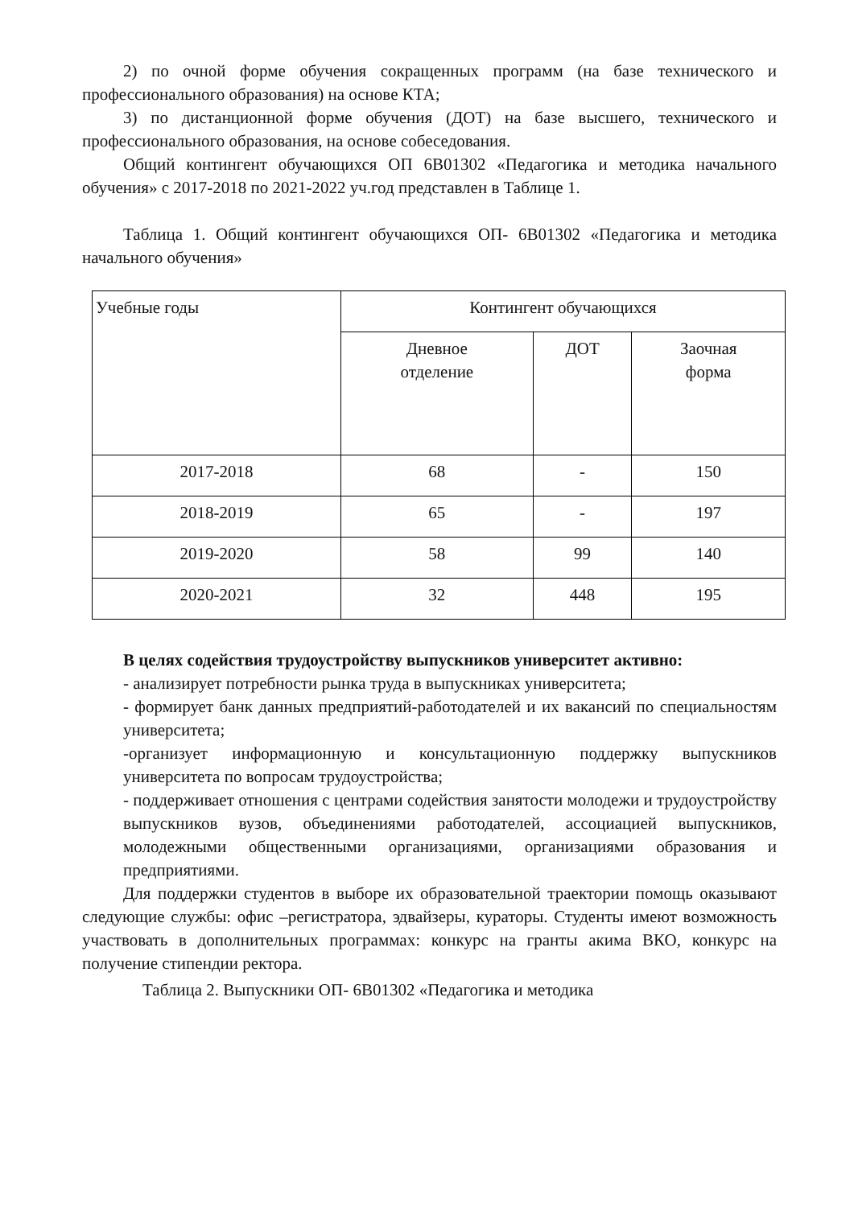2) по очной форме обучения сокращенных программ (на базе технического и профессионального образования) на основе КТА;
3) по дистанционной форме обучения (ДОТ) на базе высшего, технического и профессионального образования, на основе собеседования.
Общий контингент обучающихся ОП 6В01302 «Педагогика и методика начального обучения» с 2017-2018 по 2021-2022 уч.год представлен в Таблице 1.
Таблица 1. Общий контингент обучающихся ОП- 6В01302 «Педагогика и методика начального обучения»
| Учебные годы | Контингент обучающихся | | |
| | Дневное отделение | ДОТ | Заочная форма |
| 2017-2018 | 68 | - | 150 |
| 2018-2019 | 65 | - | 197 |
| 2019-2020 | 58 | 99 | 140 |
| 2020-2021 | 32 | 448 | 195 |
В целях содействия трудоустройству выпускников университет активно:
- анализирует потребности рынка труда в выпускниках университета;
- формирует банк данных предприятий-работодателей и их вакансий по специальностям университета;
-организует информационную и консультационную поддержку выпускников университета по вопросам трудоустройства;
- поддерживает отношения с центрами содействия занятости молодежи и трудоустройству выпускников вузов, объединениями работодателей, ассоциацией выпускников, молодежными общественными организациями, организациями образования и предприятиями.
Для поддержки студентов в выборе их образовательной траектории помощь оказывают следующие службы: офис –регистратора, эдвайзеры, кураторы. Студенты имеют возможность участвовать в дополнительных программах: конкурс на гранты акима ВКО, конкурс на получение стипендии ректора.
Таблица 2. Выпускники ОП- 6В01302 «Педагогика и методика